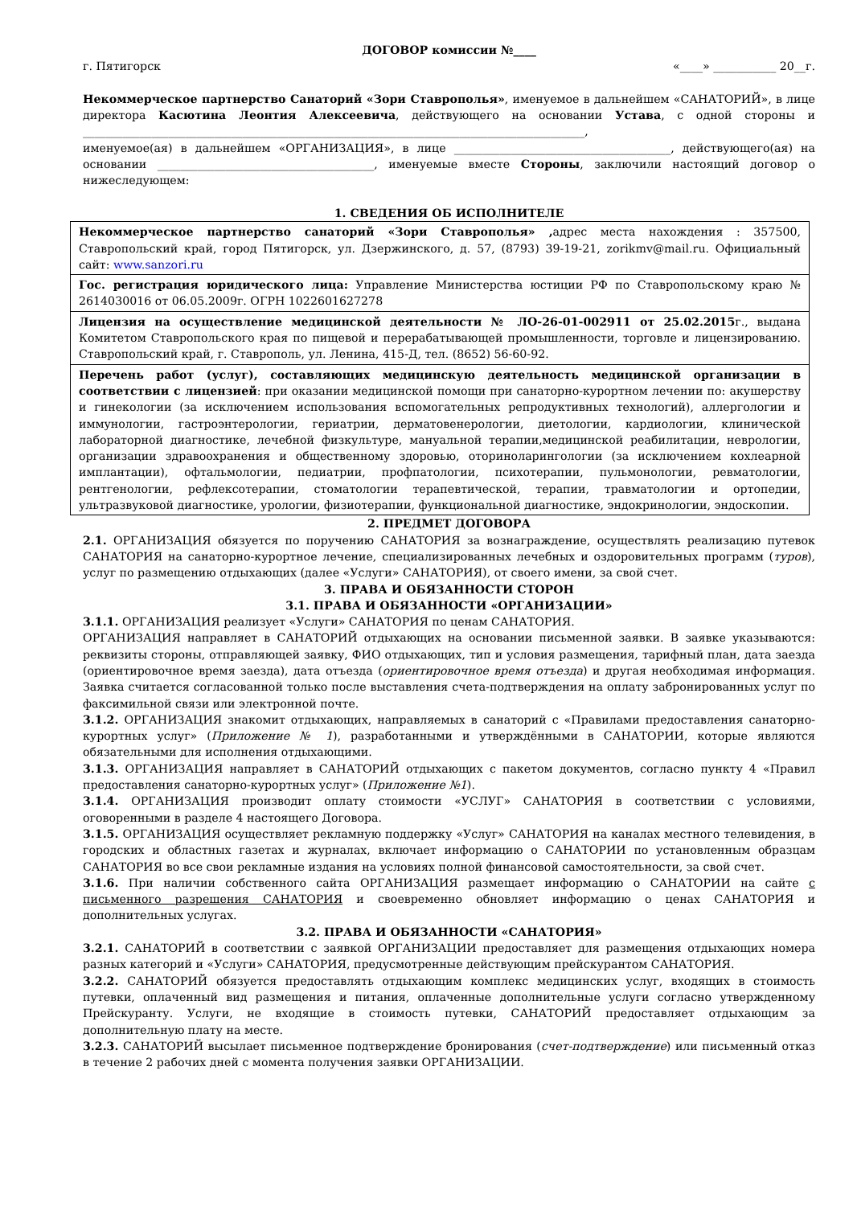ДОГОВОР комиссии №____
г. Пятигорск «____» ___________ 20__г.
Некоммерческое партнерство Санаторий «Зори Ставрополья», именуемое в дальнейшем «САНАТОРИЙ», в лице директора Касютина Леонтия Алексеевича, действующего на основании Устава, с одной стороны и ________________________________________________________________________________________,
именуемое(ая) в дальнейшем «ОРГАНИЗАЦИЯ», в лице ______________________________________, действующего(ая) на основании ______________________________________, именуемые вместе Стороны, заключили настоящий договор о нижеследующем:
1. СВЕДЕНИЯ ОБ ИСПОЛНИТЕЛЕ
| Некоммерческое партнерство санаторий «Зори Ставрополья» , адрес места нахождения : 357500, Ставропольский край, город Пятигорск, ул. Дзержинского, д. 57, (8793) 39-19-21, zorikmv@mail.ru. Официальный сайт: www.sanzori.ru |
| Гос. регистрация юридического лица: Управление Министерства юстиции РФ по Ставропольскому краю № 2614030016 от 06.05.2009г. ОГРН 1022601627278 |
| Лицензия на осуществление медицинской деятельности № ЛО-26-01-002911 от 25.02.2015 г., выдана Комитетом Ставропольского края по пищевой и перерабатывающей промышленности, торговле и лицензированию. Ставропольский край, г. Ставрополь, ул. Ленина, 415-Д, тел. (8652) 56-60-92. |
| Перечень работ (услуг), составляющих медицинскую деятельность медицинской организации в соответствии с лицензией : при оказании медицинской помощи при санаторно-курортном лечении по: акушерству и гинекологии (за исключением использования вспомогательных репродуктивных технологий), аллергологии и иммунологии, гастроэнтерологии, гериатрии, дерматовенерологии, диетологии, кардиологии, клинической лабораторной диагностике, лечебной физкультуре, мануальной терапии,медицинской реабилитации, неврологии, организации здравоохранения и общественному здоровью, оториноларингологии (за исключением кохлеарной имплантации), офтальмологии, педиатрии, профпатологии, психотерапии, пульмонологии, ревматологии, рентгенологии, рефлексотерапии, стоматологии терапевтической, терапии, травматологии и ортопедии, ультразвуковой диагностике, урологии, физиотерапии, функциональной диагностике, эндокринологии, эндоскопии. |
2. ПРЕДМЕТ ДОГОВОРА
2.1. ОРГАНИЗАЦИЯ обязуется по поручению САНАТОРИЯ за вознаграждение, осуществлять реализацию путевок САНАТОРИЯ на санаторно-курортное лечение, специализированных лечебных и оздоровительных программ (туров), услуг по размещению отдыхающих (далее «Услуги» САНАТОРИЯ), от своего имени, за свой счет.
3. ПРАВА И ОБЯЗАННОСТИ СТОРОН
3.1. ПРАВА И ОБЯЗАННОСТИ «ОРГАНИЗАЦИИ»
3.1.1. ОРГАНИЗАЦИЯ реализует «Услуги» САНАТОРИЯ по ценам САНАТОРИЯ.
ОРГАНИЗАЦИЯ направляет в САНАТОРИЙ отдыхающих на основании письменной заявки. В заявке указываются: реквизиты стороны, отправляющей заявку, ФИО отдыхающих, тип и условия размещения, тарифный план, дата заезда (ориентировочное время заезда), дата отъезда (ориентировочное время отъезда) и другая необходимая информация. Заявка считается согласованной только после выставления счета-подтверждения на оплату забронированных услуг по факсимильной связи или электронной почте.
3.1.2. ОРГАНИЗАЦИЯ знакомит отдыхающих, направляемых в санаторий с «Правилами предоставления санаторно-курортных услуг» (Приложение № 1), разработанными и утверждёнными в САНАТОРИИ, которые являются обязательными для исполнения отдыхающими.
3.1.3. ОРГАНИЗАЦИЯ направляет в САНАТОРИЙ отдыхающих с пакетом документов, согласно пункту 4 «Правил предоставления санаторно-курортных услуг» (Приложение №1).
3.1.4. ОРГАНИЗАЦИЯ производит оплату стоимости «УСЛУГ» САНАТОРИЯ в соответствии с условиями, оговоренными в разделе 4 настоящего Договора.
3.1.5. ОРГАНИЗАЦИЯ осуществляет рекламную поддержку «Услуг» САНАТОРИЯ на каналах местного телевидения, в городских и областных газетах и журналах, включает информацию о САНАТОРИИ по установленным образцам САНАТОРИЯ во все свои рекламные издания на условиях полной финансовой самостоятельности, за свой счет.
3.1.6. При наличии собственного сайта ОРГАНИЗАЦИЯ размещает информацию о САНАТОРИИ на сайте с письменного разрешения САНАТОРИЯ и своевременно обновляет информацию о ценах САНАТОРИЯ и дополнительных услугах.
3.2. ПРАВА И ОБЯЗАННОСТИ «САНАТОРИЯ»
3.2.1. САНАТОРИЙ в соответствии с заявкой ОРГАНИЗАЦИИ предоставляет для размещения отдыхающих номера разных категорий и «Услуги» САНАТОРИЯ, предусмотренные действующим прейскурантом САНАТОРИЯ.
3.2.2. САНАТОРИЙ обязуется предоставлять отдыхающим комплекс медицинских услуг, входящих в стоимость путевки, оплаченный вид размещения и питания, оплаченные дополнительные услуги согласно утвержденному Прейскуранту. Услуги, не входящие в стоимость путевки, САНАТОРИЙ предоставляет отдыхающим за дополнительную плату на месте.
3.2.3. САНАТОРИЙ высылает письменное подтверждение бронирования (счет-подтверждение) или письменный отказ в течение 2 рабочих дней с момента получения заявки ОРГАНИЗАЦИИ.